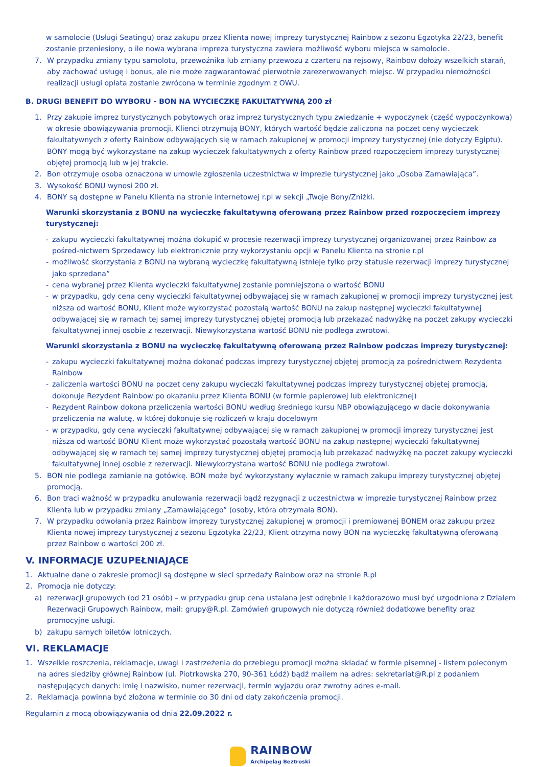w samolocie (Usługi Seatingu) oraz zakupu przez Klienta nowej imprezy turystycznej Rainbow z sezonu Egzotyka 22/23, benefit zostanie przeniesiony, o ile nowa wybrana impreza turystyczna zawiera możliwość wyboru miejsca w samolocie.
7. W przypadku zmiany typu samolotu, przewoźnika lub zmiany przewozu z czarteru na rejsowy, Rainbow dołoży wszelkich starań, aby zachować usługę i bonus, ale nie może zagwarantować pierwotnie zarezerwowanych miejsc. W przypadku niemożności realizacji usługi opłata zostanie zwrócona w terminie zgodnym z OWU.
B. DRUGI BENEFIT DO WYBORU - BON NA WYCIECZKĘ FAKULTATYWNĄ 200 zł
1. Przy zakupie imprez turystycznych pobytowych oraz imprez turystycznych typu zwiedzanie + wypoczynek (część wypoczynkowa) w okresie obowiązywania promocji, Klienci otrzymują BONY, których wartość będzie zaliczona na poczet ceny wycieczek fakultatywnych z oferty Rainbow odbywających się w ramach zakupionej w promocji imprezy turystycznej (nie dotyczy Egiptu). BONY mogą być wykorzystane na zakup wycieczek fakultatywnych z oferty Rainbow przed rozpoczęciem imprezy turystycznej objętej promocją lub w jej trakcie.
2. Bon otrzymuje osoba oznaczona w umowie zgłoszenia uczestnictwa w imprezie turystycznej jako „Osoba Zamawiająca”.
3. Wysokość BONU wynosi 200 zł.
4. BONY są dostępne w Panelu Klienta na stronie internetowej r.pl w sekcji „Twoje Bony/Zniżki.
Warunki skorzystania z BONU na wycieczkę fakultatywną oferowaną przez Rainbow przed rozpoczęciem imprezy turystycznej:
- zakupu wycieczki fakultatywnej można dokupić w procesie rezerwacji imprezy turystycznej organizowanej przez Rainbow za pośred-nictwem Sprzedawcy lub elektronicznie przy wykorzystaniu opcji w Panelu Klienta na stronie r.pl
- możliwość skorzystania z BONU na wybraną wycieczkę fakultatywną istnieje tylko przy statusie rezerwacji imprezy turystycznej jako sprzedana”
- cena wybranej przez Klienta wycieczki fakultatywnej zostanie pomniejszona o wartość BONU
- w przypadku, gdy cena ceny wycieczki fakultatywnej odbywającej się w ramach zakupionej w promocji imprezy turystycznej jest niższa od wartość BONU, Klient może wykorzystać pozostałą wartość BONU na zakup następnej wycieczki fakultatywnej odbywającej się w ramach tej samej imprezy turystycznej objętej promocją lub przekazać nadwyżkę na poczet zakupy wycieczki fakultatywnej innej osobie z rezerwacji. Niewykorzystana wartość BONU nie podlega zwrotowi.
Warunki skorzystania z BONU na wycieczkę fakultatywną oferowaną przez Rainbow podczas imprezy turystycznej:
- zakupu wycieczki fakultatywnej można dokonać podczas imprezy turystycznej objętej promocją za pośrednictwem Rezydenta Rainbow
- zaliczenia wartości BONU na poczet ceny zakupu wycieczki fakultatywnej podczas imprezy turystycznej objętej promocją, dokonuje Rezydent Rainbow po okazaniu przez Klienta BONU (w formie papierowej lub elektronicznej)
- Rezydent Rainbow dokona przeliczenia wartości BONU według średniego kursu NBP obowiązującego w dacie dokonywania przeliczenia na walutę, w której dokonuje się rozliczeń w kraju docelowym
- w przypadku, gdy cena wycieczki fakultatywnej odbywającej się w ramach zakupionej w promocji imprezy turystycznej jest niższa od wartość BONU Klient może wykorzystać pozostałą wartość BONU na zakup następnej wycieczki fakultatywnej odbywającej się w ramach tej samej imprezy turystycznej objętej promocją lub przekazać nadwyżkę na poczet zakupy wycieczki fakultatywnej innej osobie z rezerwacji. Niewykorzystana wartość BONU nie podlega zwrotowi.
5. BON nie podlega zamianie na gotówkę. BON może być wykorzystany wyłacznie w ramach zakupu imprezy turystycznej objętej promocją.
6. Bon traci ważność w przypadku anulowania rezerwacji bądź rezygnacji z uczestnictwa w imprezie turystycznej Rainbow przez Klienta lub w przypadku zmiany „Zamawiającego” (osoby, która otrzymała BON).
7. W przypadku odwołania przez Rainbow imprezy turystycznej zakupionej w promocji i premiowanej BONEM oraz zakupu przez Klienta nowej imprezy turystycznej z sezonu Egzotyka 22/23, Klient otrzyma nowy BON na wycieczkę fakultatywną oferowaną przez Rainbow o wartości 200 zł.
V. INFORMACJE UZUPEŁNIAJĄCE
1. Aktualne dane o zakresie promocji są dostępne w sieci sprzedaży Rainbow oraz na stronie R.pl
2. Promocja nie dotyczy:
a) rezerwacji grupowych (od 21 osób) – w przypadku grup cena ustalana jest odrębnie i każdorazowo musi być uzgodniona z Działem Rezerwacji Grupowych Rainbow, mail: grupy@R.pl. Zamówień grupowych nie dotyczą również dodatkowe benefity oraz promocyjne usługi.
b) zakupu samych biletów lotniczych.
VI. REKLAMACJE
1. Wszelkie roszczenia, reklamacje, uwagi i zastrzeżenia do przebiegu promocji można składać w formie pisemnej - listem poleconym na adres siedziby głównej Rainbow (ul. Piotrkowska 270, 90-361 Łódź) bądź mailem na adres: sekretariat@R.pl z podaniem następujących danych: imię i nazwisko, numer rezerwacji, termin wyjazdu oraz zwrotny adres e-mail.
2. Reklamacja powinna być złożona w terminie do 30 dni od daty zakończenia promocji.
Regulamin z mocą obowiązywania od dnia 22.09.2022 r.
RAINBOW
Archipelag Beztroski